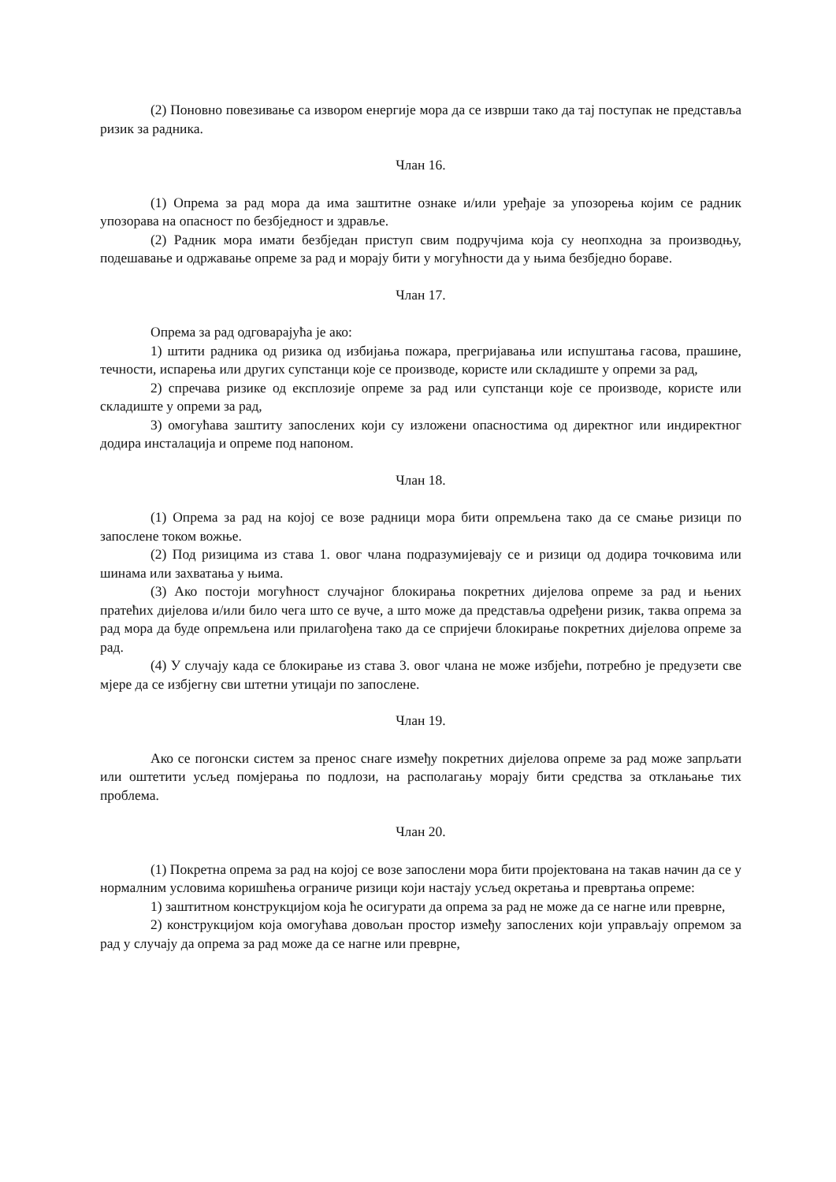(2) Поновно повезивање са извором енергије мора да се изврши тако да тај поступак не представља ризик за радника.
Члан 16.
(1) Опрема за рад мора да има заштитне ознаке и/или уређаје за упозорења којим се радник упозорава на опасност по безбједност и здравље.
(2) Радник мора имати безбједан приступ свим подручјима која су неопходна за производњу, подешавање и одржавање опреме за рад и морају бити у могућности да у њима безбједно бораве.
Члан 17.
Опрема за рад одговарајућа је ако:
1) штити радника од ризика од избијања пожара, прегријавања или испуштања гасова, прашине, течности, испарења или других супстанци које се производе, користе или складиште у опреми за рад,
2) спречава ризике од експлозије опреме за рад или супстанци које се производе, користе или складиште у опреми за рад,
3) омогућава заштиту запослених који су изложени опасностима од директног или индиректног додира инсталација и опреме под напоном.
Члан 18.
(1) Опрема за рад на којој се возе радници мора бити опремљена тако да се смање ризици по запослене током вожње.
(2) Под ризицима из става 1. овог члана подразумијевају се и ризици од додира точковима или шинама или захватања у њима.
(3) Ако постоји могућност случајног блокирања покретних дијелова опреме за рад и њених пратећих дијелова и/или било чега што се вуче, а што може да представља одређени ризик, таква опрема за рад мора да буде опремљена или прилагођена тако да се спријечи блокирање покретних дијелова опреме за рад.
(4) У случају када се блокирање из става 3. овог члана не може избјећи, потребно је предузети све мјере да се избјегну сви штетни утицаји по запослене.
Члан 19.
Ако се погонски систем за пренос снаге између покретних дијелова опреме за рад може запрљати или оштетити усљед помјерања по подлози, на располагању морају бити средства за отклањање тих проблема.
Члан 20.
(1) Покретна опрема за рад на којој се возе запослени мора бити пројектована на такав начин да се у нормалним условима коришћења ограниче ризици који настају усљед окретања и превртања опреме:
1) заштитном конструкцијом која ће осигурати да опрема за рад не може да се нагне или преврне,
2) конструкцијом која омогућава довољан простор између запослених који управљају опремом за рад у случају да опрема за рад може да се нагне или преврне,